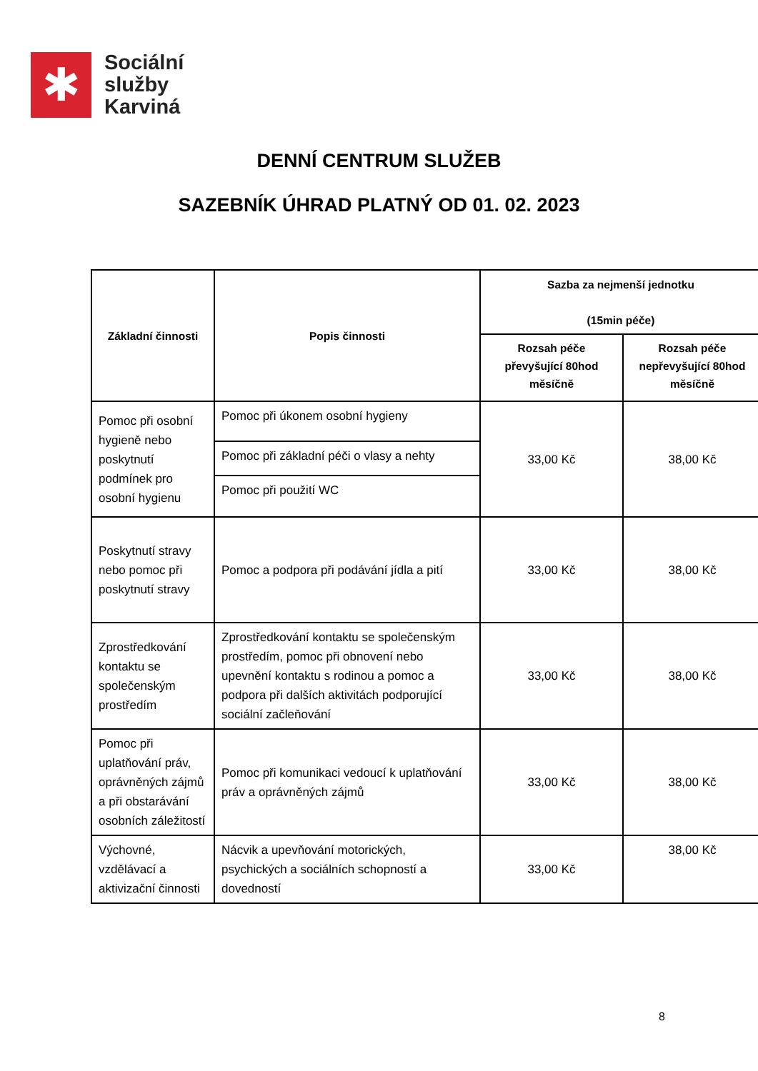✱
Sociální
služby
Karviná
DENNÍ CENTRUM SLUŽEB
SAZEBNÍK ÚHRAD PLATNÝ OD 01. 02. 2023
| Základní činnosti | Popis činnosti | Sazba za nejmenší jednotku (15min péče) | |
| --- | --- | --- | --- |
| | | Rozsah péče převyšující 80hod měsíčně | Rozsah péče nepřevyšující 80hod měsíčně |
| Pomoc při osobní hygieně nebo poskytnutí podmínek pro osobní hygienu | Pomoc při úkonem osobní hygieny | 33,00 Kč | 38,00 Kč |
| | Pomoc při základní péči o vlasy a nehty | | |
| | Pomoc při použití WC | | |
| Poskytnutí stravy nebo pomoc při poskytnutí stravy | Pomoc a podpora při podávání jídla a pití | 33,00 Kč | 38,00 Kč |
| Zprostředkování kontaktu se společenským prostředím | Zprostředkování kontaktu se společenským prostředím, pomoc při obnovení nebo upevnění kontaktu s rodinou a pomoc a podpora při dalších aktivitách podporující sociální začleňování | 33,00 Kč | 38,00 Kč |
| Pomoc při uplatňování práv, oprávněných zájmů a při obstarávání osobních záležitostí | Pomoc při komunikaci vedoucí k uplatňování práv a oprávněných zájmů | 33,00 Kč | 38,00 Kč |
| Výchovné, vzdělávací a aktivizační činnosti | Nácvik a upevňování motorických, psychických a sociálních schopností a dovedností | 33,00 Kč | 38,00 Kč |
8